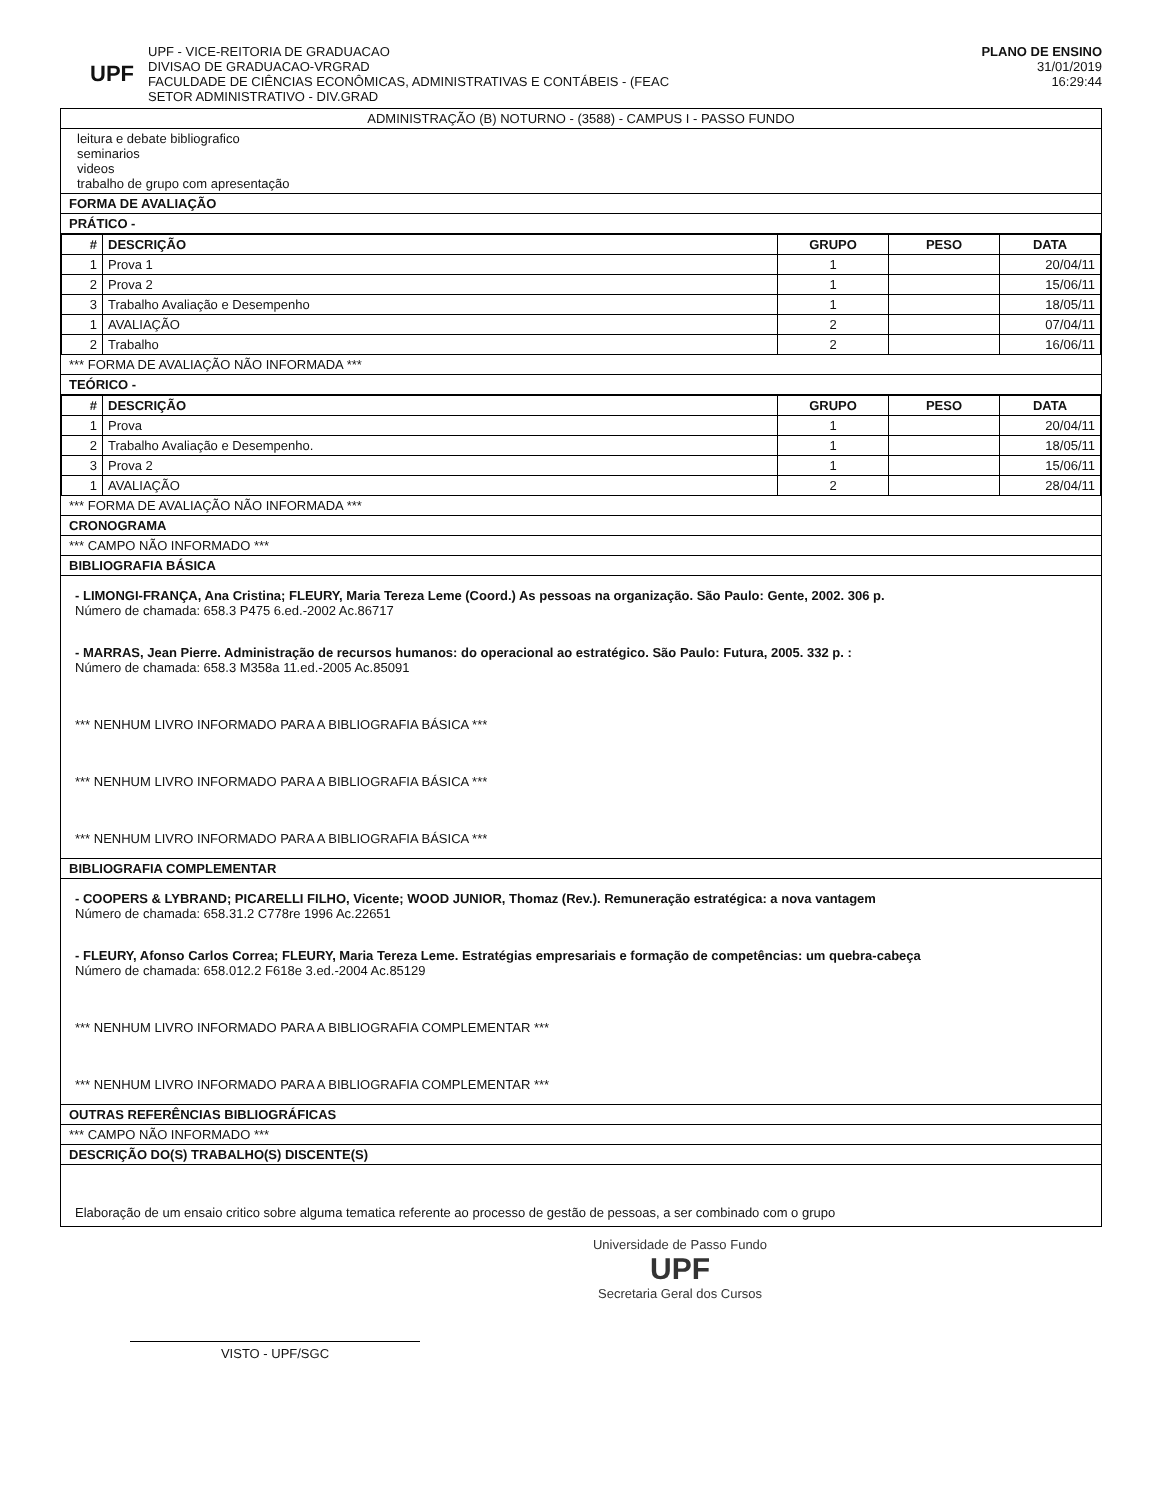UPF
UPF - VICE-REITORIA DE GRADUACAO
DIVISAO DE GRADUACAO-VRGRAD
FACULDADE DE CIÊNCIAS ECONÔMICAS, ADMINISTRATIVAS E CONTÁBEIS - (FEAC
SETOR ADMINISTRATIVO - DIV.GRAD
PLANO DE ENSINO
31/01/2019
16:29:44
ADMINISTRAÇÃO (B) NOTURNO - (3588) - CAMPUS I - PASSO FUNDO
leitura e debate bibliografico
seminarios
videos
trabalho de grupo com apresentação
FORMA DE AVALIAÇÃO
PRÁTICO -
| # | DESCRIÇÃO | GRUPO | PESO | DATA |
| --- | --- | --- | --- | --- |
| 1 | Prova 1 | 1 | | 20/04/11 |
| 2 | Prova 2 | 1 | | 15/06/11 |
| 3 | Trabalho Avaliação e Desempenho | 1 | | 18/05/11 |
| 1 | AVALIAÇÃO | 2 | | 07/04/11 |
| 2 | Trabalho | 2 | | 16/06/11 |
*** FORMA DE AVALIAÇÃO NÃO INFORMADA ***
TEÓRICO -
| # | DESCRIÇÃO | GRUPO | PESO | DATA |
| --- | --- | --- | --- | --- |
| 1 | Prova | 1 | | 20/04/11 |
| 2 | Trabalho Avaliação e Desempenho. | 1 | | 18/05/11 |
| 3 | Prova 2 | 1 | | 15/06/11 |
| 1 | AVALIAÇÃO | 2 | | 28/04/11 |
*** FORMA DE AVALIAÇÃO NÃO INFORMADA ***
CRONOGRAMA
*** CAMPO NÃO INFORMADO ***
BIBLIOGRAFIA BÁSICA
- LIMONGI-FRANÇA, Ana Cristina; FLEURY, Maria Tereza Leme (Coord.) As pessoas na organização. São Paulo: Gente, 2002. 306 p.
Número de chamada: 658.3 P475 6.ed.-2002 Ac.86717
- MARRAS, Jean Pierre. Administração de recursos humanos: do operacional ao estratégico. São Paulo: Futura, 2005. 332 p. :
Número de chamada: 658.3 M358a 11.ed.-2005 Ac.85091
*** NENHUM LIVRO INFORMADO PARA A BIBLIOGRAFIA BÁSICA ***
*** NENHUM LIVRO INFORMADO PARA A BIBLIOGRAFIA BÁSICA ***
*** NENHUM LIVRO INFORMADO PARA A BIBLIOGRAFIA BÁSICA ***
BIBLIOGRAFIA COMPLEMENTAR
- COOPERS & LYBRAND; PICARELLI FILHO, Vicente; WOOD JUNIOR, Thomaz (Rev.). Remuneração estratégica: a nova vantagem
Número de chamada: 658.31.2 C778re 1996 Ac.22651
- FLEURY, Afonso Carlos Correa; FLEURY, Maria Tereza Leme. Estratégias empresariais e formação de competências: um quebra-cabeça
Número de chamada: 658.012.2 F618e 3.ed.-2004 Ac.85129
*** NENHUM LIVRO INFORMADO PARA A BIBLIOGRAFIA COMPLEMENTAR ***
*** NENHUM LIVRO INFORMADO PARA A BIBLIOGRAFIA COMPLEMENTAR ***
OUTRAS REFERÊNCIAS BIBLIOGRÁFICAS
*** CAMPO NÃO INFORMADO ***
DESCRIÇÃO DO(S) TRABALHO(S) DISCENTE(S)
Elaboração de um ensaio critico sobre alguma tematica referente ao processo de gestão de pessoas, a ser combinado com o grupo
Universidade de Passo Fundo
UPF
Secretaria Geral dos Cursos
VISTO - UPF/SGC